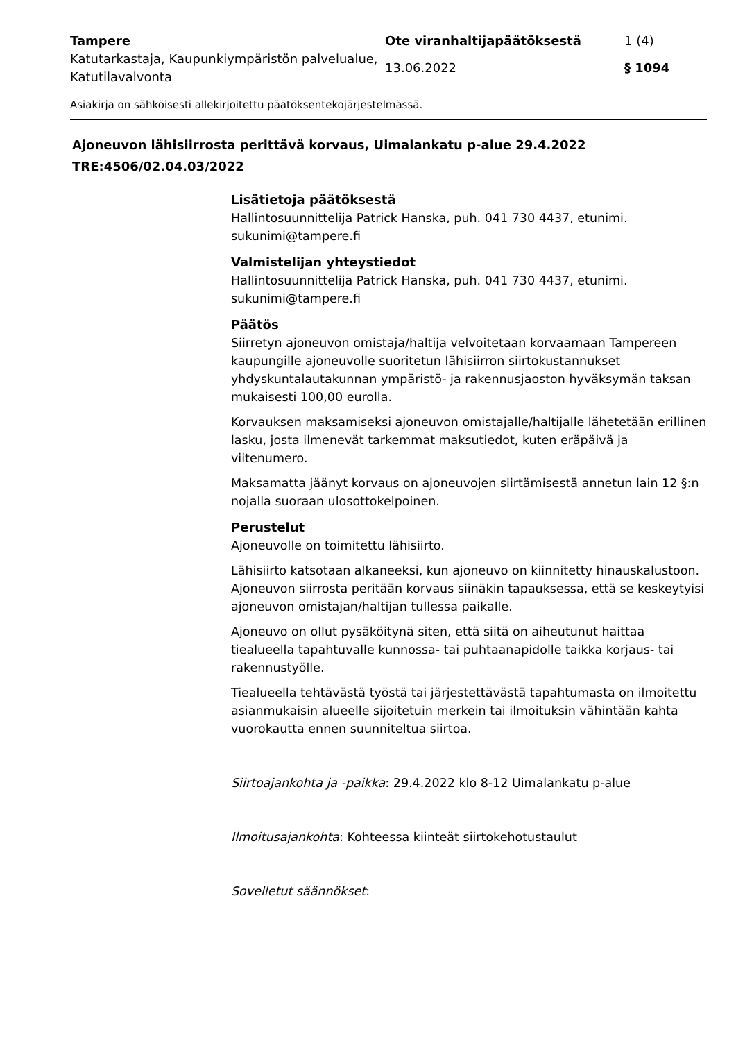Tampere
Ote viranhaltijapäätöksestä
1 (4)
Katutarkastaja, Kaupunkiympäristön palvelualue, Katutilavalvonta
13.06.2022
§ 1094
Asiakirja on sähköisesti allekirjoitettu päätöksentekojärjestelmässä.
Ajoneuvon lähisiirrosta perittävä korvaus, Uimalankatu p-alue 29.4.2022
TRE:4506/02.04.03/2022
Lisätietoja päätöksestä
Hallintosuunnittelija Patrick Hanska, puh. 041 730 4437, etunimi. sukunimi@tampere.fi
Valmistelijan yhteystiedot
Hallintosuunnittelija Patrick Hanska, puh. 041 730 4437, etunimi. sukunimi@tampere.fi
Päätös
Siirretyn ajoneuvon omistaja/haltija velvoitetaan korvaamaan Tampereen kaupungille ajoneuvolle suoritetun lähisiirron siirtokustannukset yhdyskuntalautakunnan ympäristö- ja rakennusjaoston hyväksymän taksan mukaisesti 100,00 eurolla.
Korvauksen maksamiseksi ajoneuvon omistajalle/haltijalle lähetetään erillinen lasku, josta ilmenevät tarkemmat maksutiedot, kuten eräpäivä ja viitenumero.
Maksamatta jäänyt korvaus on ajoneuvojen siirtämisestä annetun lain 12 §:n nojalla suoraan ulosottokelpoinen.
Perustelut
Ajoneuvolle on toimitettu lähisiirto.
Lähisiirto katsotaan alkaneeksi, kun ajoneuvo on kiinnitetty hinauskalustoon. Ajoneuvon siirrosta peritään korvaus siinäkin tapauksessa, että se keskeytyisi ajoneuvon omistajan/haltijan tullessa paikalle.
Ajoneuvo on ollut pysäköitynä siten, että siitä on aiheutunut haittaa tiealueella tapahtuvalle kunnossa- tai puhtaanapidolle taikka korjaus- tai rakennustyölle.
Tiealueella tehtävästä työstä tai järjestettävästä tapahtumasta on ilmoitettu asianmukaisin alueelle sijoitetuin merkein tai ilmoituksin vähintään kahta vuorokautta ennen suunniteltua siirtoa.
Siirtoajankohta ja -paikka: 29.4.2022 klo 8-12 Uimalankatu p-alue
Ilmoitusajankohta: Kohteessa kiinteät siirtokehotustaulut
Sovelletut säännökset: